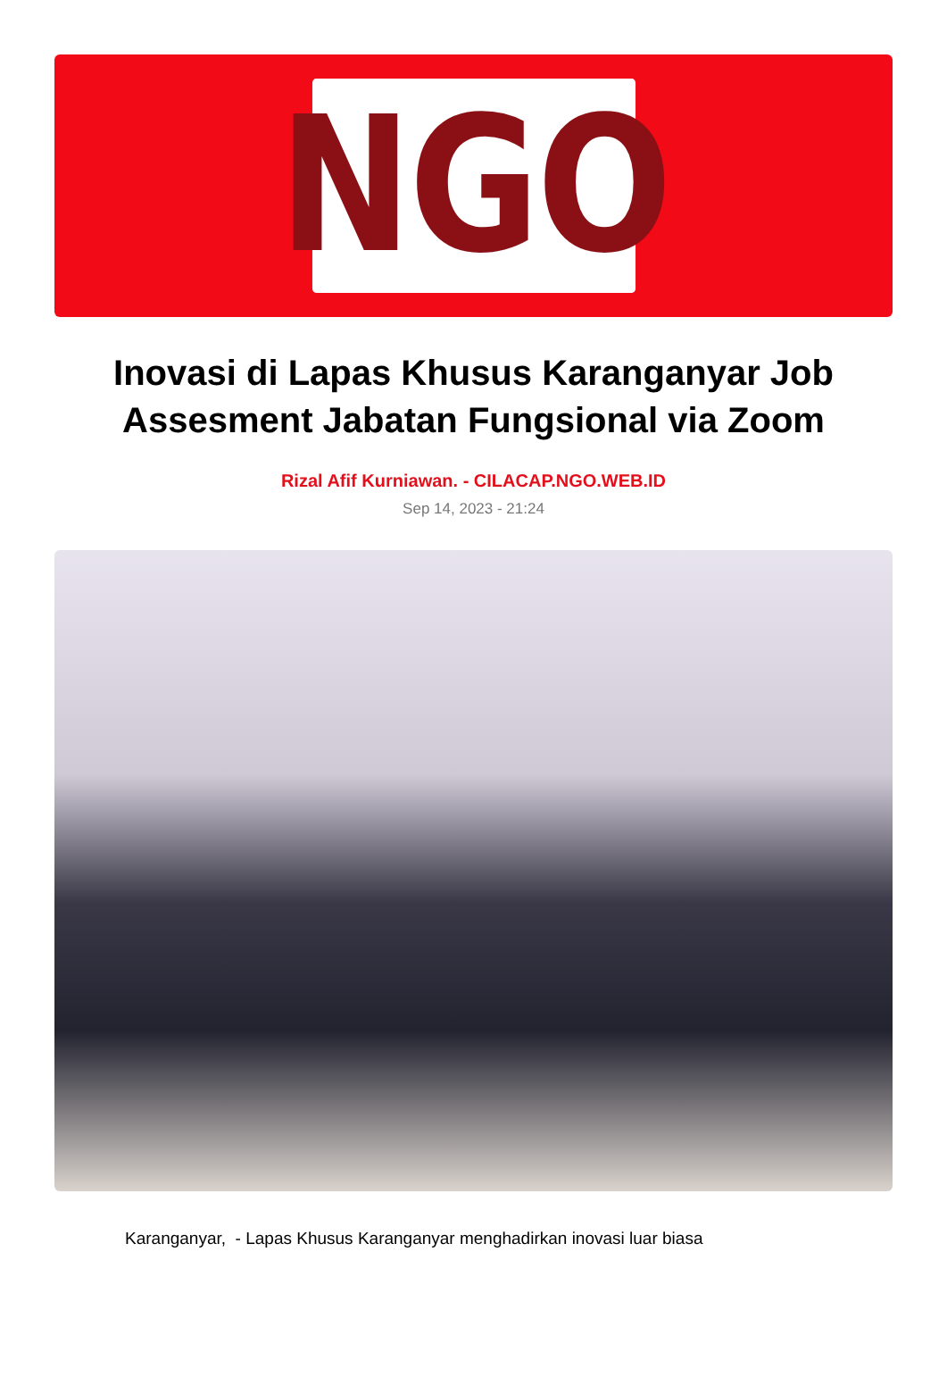NGO
Inovasi di Lapas Khusus Karanganyar Job Assesment Jabatan Fungsional via Zoom
Rizal Afif Kurniawan. - CILACAP.NGO.WEB.ID
Sep 14, 2023 - 21:24
Karanganyar, - Lapas Khusus Karanganyar menghadirkan inovasi luar biasa